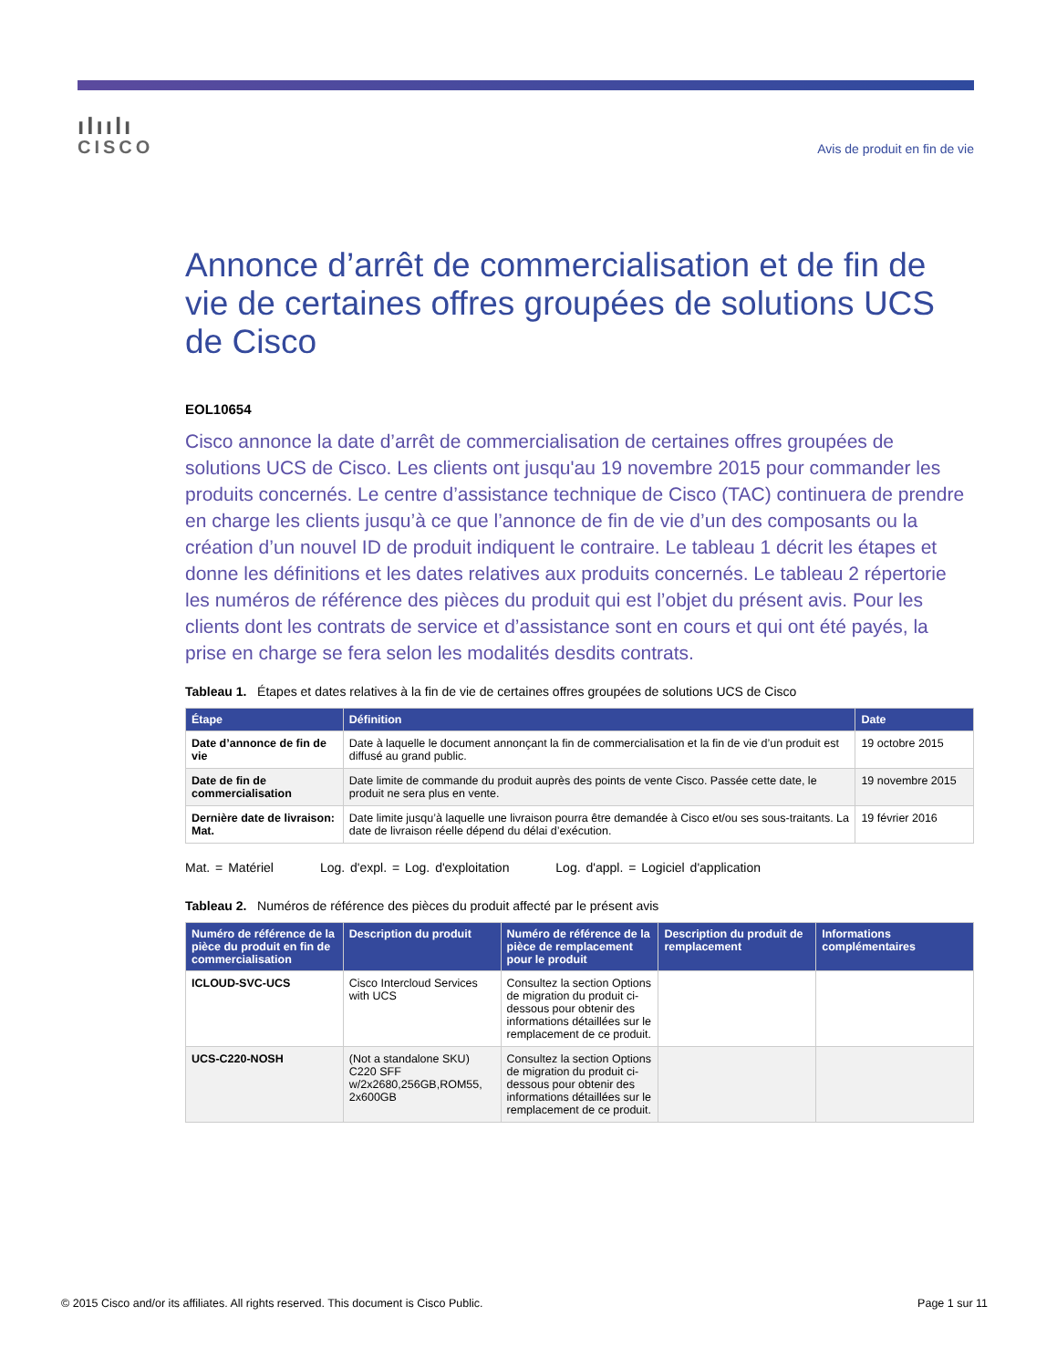ılıılı
CISCO
Avis de produit en fin de vie
Annonce d’arrêt de commercialisation et de fin de vie de certaines offres groupées de solutions UCS de Cisco
EOL10654
Cisco annonce la date d’arrêt de commercialisation de certaines offres groupées de solutions UCS de Cisco. Les clients ont jusqu'au 19 novembre 2015 pour commander les produits concernés. Le centre d’assistance technique de Cisco (TAC) continuera de prendre en charge les clients jusqu’à ce que l’annonce de fin de vie d’un des composants ou la création d’un nouvel ID de produit indiquent le contraire. Le tableau 1 décrit les étapes et donne les définitions et les dates relatives aux produits concernés. Le tableau 2 répertorie les numéros de référence des pièces du produit qui est l’objet du présent avis. Pour les clients dont les contrats de service et d’assistance sont en cours et qui ont été payés, la prise en charge se fera selon les modalités desdits contrats.
Tableau 1. Étapes et dates relatives à la fin de vie de certaines offres groupées de solutions UCS de Cisco
| Étape | Définition | Date |
| --- | --- | --- |
| Date d’annonce de fin de vie | Date à laquelle le document annonçant la fin de commercialisation et la fin de vie d’un produit est diffusé au grand public. | 19 octobre 2015 |
| Date de fin de commercialisation | Date limite de commande du produit auprès des points de vente Cisco. Passée cette date, le produit ne sera plus en vente. | 19 novembre 2015 |
| Dernière date de livraison: Mat. | Date limite jusqu’à laquelle une livraison pourra être demandée à Cisco et/ou ses sous-traitants. La date de livraison réelle dépend du délai d’exécution. | 19 février 2016 |
Mat. = Matériel Log. d'expl. = Log. d'exploitation Log. d'appl. = Logiciel d'application
Tableau 2. Numéros de référence des pièces du produit affecté par le présent avis
| Numéro de référence de la pièce du produit en fin de commercialisation | Description du produit | Numéro de référence de la pièce de remplacement pour le produit | Description du produit de remplacement | Informations complémentaires |
| --- | --- | --- | --- | --- |
| ICLOUD-SVC-UCS | Cisco Intercloud Services with UCS | Consultez la section Options de migration du produit ci-dessous pour obtenir des informations détaillées sur le remplacement de ce produit. | | |
| UCS-C220-NOSH | (Not a standalone SKU) C220 SFF w/2x2680,256GB,ROM55, 2x600GB | Consultez la section Options de migration du produit ci-dessous pour obtenir des informations détaillées sur le remplacement de ce produit. | | |
© 2015 Cisco and/or its affiliates. All rights reserved. This document is Cisco Public. Page 1 sur 11